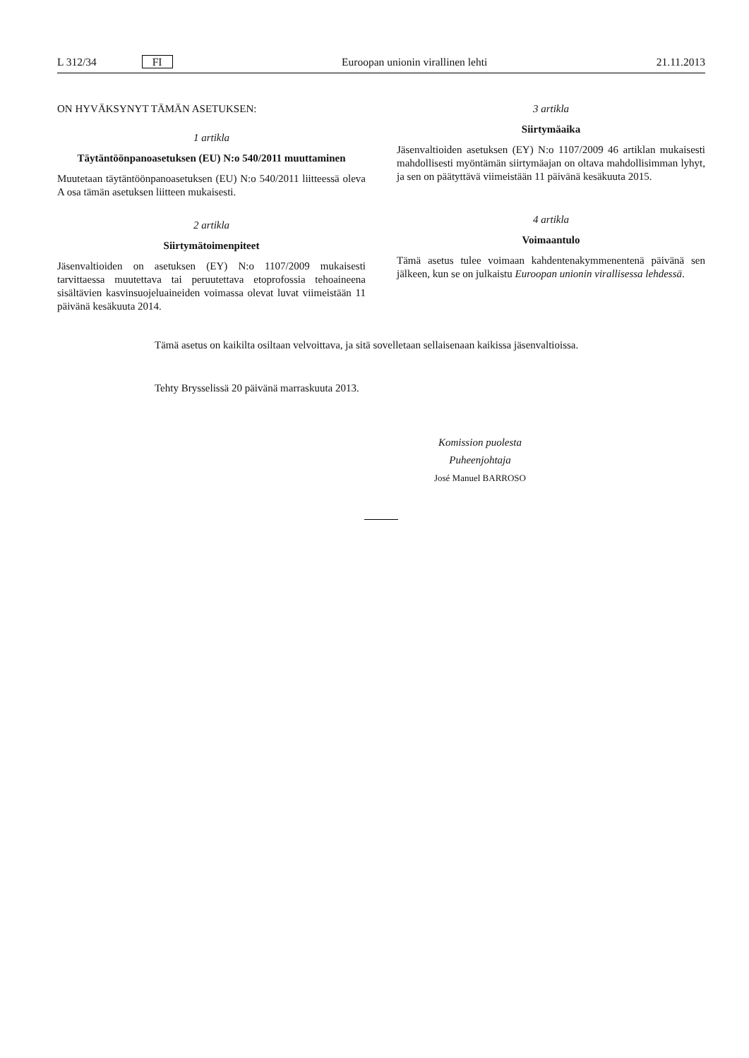L 312/34 FI Euroopan unionin virallinen lehti 21.11.2013
ON HYVÄKSYNYT TÄMÄN ASETUKSEN:
1 artikla
Täytäntöönpanoasetuksen (EU) N:o 540/2011 muuttaminen
Muutetaan täytäntöönpanoasetuksen (EU) N:o 540/2011 liitteessä oleva A osa tämän asetuksen liitteen mukaisesti.
2 artikla
Siirtymätoimenpiteet
Jäsenvaltioiden on asetuksen (EY) N:o 1107/2009 mukaisesti tarvittaessa muutettava tai peruutettava etoprofossia tehoaineena sisältävien kasvinsuojeluaineiden voimassa olevat luvat viimeistään 11 päivänä kesäkuuta 2014.
3 artikla
Siirtymäaika
Jäsenvaltioiden asetuksen (EY) N:o 1107/2009 46 artiklan mukaisesti mahdollisesti myöntämän siirtymäajan on oltava mahdollisimman lyhyt, ja sen on päätyttävä viimeistään 11 päivänä kesäkuuta 2015.
4 artikla
Voimaantulo
Tämä asetus tulee voimaan kahdentenakymmenentenä päivänä sen jälkeen, kun se on julkaistu Euroopan unionin virallisessa lehdessä.
Tämä asetus on kaikilta osiltaan velvoittava, ja sitä sovelletaan sellaisenaan kaikissa jäsenvaltioissa.
Tehty Brysselissä 20 päivänä marraskuuta 2013.
Komission puolesta
Puheenjohtaja
José Manuel BARROSO